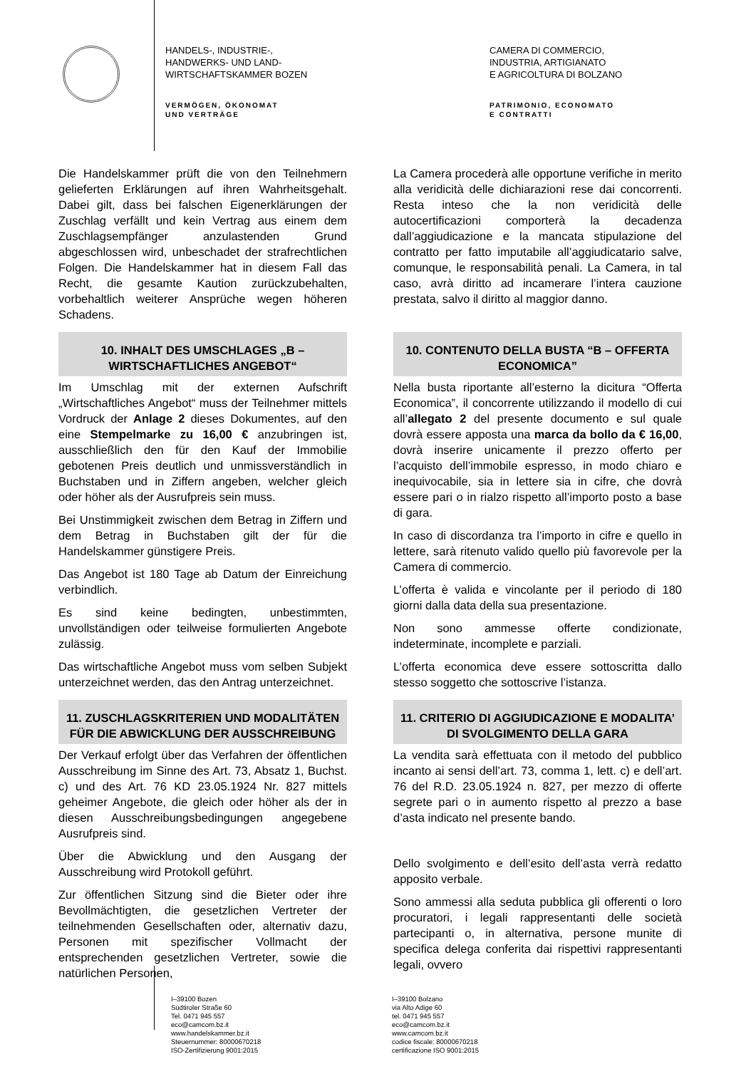HANDELS-, INDUSTRIE-,
HANDWERKS- UND LAND-
WIRTSCHAFTSKAMMER BOZEN
VERMÖGEN, ÖKONOMAT
UND VERTRÄGE
CAMERA DI COMMERCIO,
INDUSTRIA, ARTIGIANATO
E AGRICOLTURA DI BOLZANO
PATRIMONIO, ECONOMATO
E CONTRATTI
Die Handelskammer prüft die von den Teilnehmern gelieferten Erklärungen auf ihren Wahrheitsgehalt. Dabei gilt, dass bei falschen Eigenerklärungen der Zuschlag verfällt und kein Vertrag aus einem dem Zuschlagsempfänger anzulastenden Grund abgeschlossen wird, unbeschadet der strafrechtlichen Folgen. Die Handelskammer hat in diesem Fall das Recht, die gesamte Kaution zurückzubehalten, vorbehaltlich weiterer Ansprüche wegen höheren Schadens.
10. INHALT DES UMSCHLAGES „B – WIRTSCHAFTLICHES ANGEBOT“
Im Umschlag mit der externen Aufschrift „Wirtschaftliches Angebot“ muss der Teilnehmer mittels Vordruck der Anlage 2 dieses Dokumentes, auf den eine Stempelmarke zu 16,00 € anzubringen ist, ausschließlich den für den Kauf der Immobilie gebotenen Preis deutlich und unmissverständlich in Buchstaben und in Ziffern angeben, welcher gleich oder höher als der Ausrufpreis sein muss.
Bei Unstimmigkeit zwischen dem Betrag in Ziffern und dem Betrag in Buchstaben gilt der für die Handelskammer günstigere Preis.
Das Angebot ist 180 Tage ab Datum der Einreichung verbindlich.
Es sind keine bedingten, unbestimmten, unvollständigen oder teilweise formulierten Angebote zulässig.
Das wirtschaftliche Angebot muss vom selben Subjekt unterzeichnet werden, das den Antrag unterzeichnet.
11. ZUSCHLAGSKRITERIEN UND MODALITÄTEN FÜR DIE ABWICKLUNG DER AUSSCHREIBUNG
Der Verkauf erfolgt über das Verfahren der öffentlichen Ausschreibung im Sinne des Art. 73, Absatz 1, Buchst. c) und des Art. 76 KD 23.05.1924 Nr. 827 mittels geheimer Angebote, die gleich oder höher als der in diesen Ausschreibungsbedingungen angegebene Ausrufpreis sind.
Über die Abwicklung und den Ausgang der Ausschreibung wird Protokoll geführt.
Zur öffentlichen Sitzung sind die Bieter oder ihre Bevollmächtigten, die gesetzlichen Vertreter der teilnehmenden Gesellschaften oder, alternativ dazu, Personen mit spezifischer Vollmacht der entsprechenden gesetzlichen Vertreter, sowie die natürlichen Personen,
La Camera procederà alle opportune verifiche in merito alla veridicità delle dichiarazioni rese dai concorrenti. Resta inteso che la non veridicità delle autocertificazioni comporterà la decadenza dall’aggiudicazione e la mancata stipulazione del contratto per fatto imputabile all’aggiudicatario salve, comunque, le responsabilità penali. La Camera, in tal caso, avrà diritto ad incamerare l’intera cauzione prestata, salvo il diritto al maggior danno.
10. CONTENUTO DELLA BUSTA “B – OFFERTA ECONOMICA”
Nella busta riportante all’esterno la dicitura “Offerta Economica”, il concorrente utilizzando il modello di cui all’allegato 2 del presente documento e sul quale dovrà essere apposta una marca da bollo da € 16,00, dovrà inserire unicamente il prezzo offerto per l’acquisto dell’immobile espresso, in modo chiaro e inequivocabile, sia in lettere sia in cifre, che dovrà essere pari o in rialzo rispetto all’importo posto a base di gara.
In caso di discordanza tra l’importo in cifre e quello in lettere, sarà ritenuto valido quello più favorevole per la Camera di commercio.
L’offerta è valida e vincolante per il periodo di 180 giorni dalla data della sua presentazione.
Non sono ammesse offerte condizionate, indeterminate, incomplete e parziali.
L’offerta economica deve essere sottoscritta dallo stesso soggetto che sottoscrive l’istanza.
11. CRITERIO DI AGGIUDICAZIONE E MODALITA’ DI SVOLGIMENTO DELLA GARA
La vendita sarà effettuata con il metodo del pubblico incanto ai sensi dell’art. 73, comma 1, lett. c) e dell’art. 76 del R.D. 23.05.1924 n. 827, per mezzo di offerte segrete pari o in aumento rispetto al prezzo a base d’asta indicato nel presente bando.
Dello svolgimento e dell’esito dell’asta verrà redatto apposito verbale.
Sono ammessi alla seduta pubblica gli offerenti o loro procuratori, i legali rappresentanti delle società partecipanti o, in alternativa, persone munite di specifica delega conferita dai rispettivi rappresentanti legali, ovvero
I–39100 Bozen
Südtiroler Straße 60
Tel. 0471 945 557
eco@camcom.bz.it
www.handelskammer.bz.it
Steuernummer: 80000670218
ISO-Zertifizierung 9001:2015
I–39100 Bolzano
via Alto Adige 60
tel. 0471 945 557
eco@camcom.bz.it
www.camcom.bz.it
codice fiscale: 80000670218
certificazione ISO 9001:2015